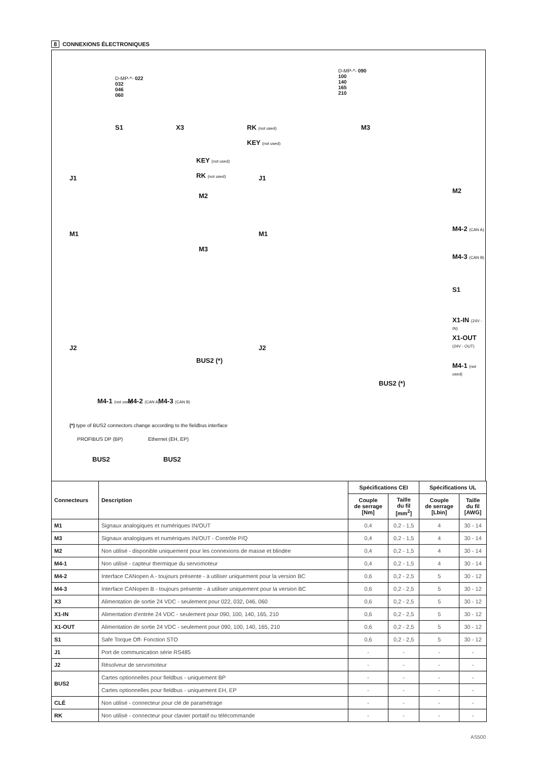8 CONNEXIONS ÉLECTRONIQUES
D-MP-*- 022
032
046
060
D-MP-*- 090
100
140
165
210
S1 X3
KEY (not used)
RK (not used)
J1
M2
M1
M3
J2
BUS2 (*)
M4-1 (not used) M4-2 (CAN A) M4-3 (CAN B)
RK (not used)
KEY (not used)
M3
J1
M2
M1
M4-2 (CAN A)
M4-3 (CAN B)
S1
X1-IN (24V - IN)
X1-OUT (24V - OUT)
J2
M4-1 (not used)
BUS2 (*)
(*) type of BUS2 connectors change according to the fieldbus interface
PROFIBUS DP (BP) Ethernet (EH, EP)
BUS2 BUS2
| Connecteurs | Description | Spécifications CEI | | Spécifications UL | |
| --- | --- | --- | --- | --- | --- |
| | | Couple de serrage [Nm] | Taille du fil [mm<sup>2</sup>] | Couple de serrage [Lbin] | Taille du fil [AWG] |
| M1 | Signaux analogiques et numériques IN/OUT | 0,4 | 0,2 - 1,5 | 4 | 30 - 14 |
| M3 | Signaux analogiques et numériques IN/OUT - Contrôle P/Q | 0,4 | 0,2 - 1,5 | 4 | 30 - 14 |
| M2 | Non utilisé - disponible uniquement pour les connexions de masse et blindée | 0,4 | 0,2 - 1,5 | 4 | 30 - 14 |
| M4-1 | Non utilisé - capteur thermique du servomoteur | 0,4 | 0,2 - 1,5 | 4 | 30 - 14 |
| M4-2 | Interface CANopen A - toujours présente - à utiliser uniquement pour la version BC | 0,6 | 0,2 - 2,5 | 5 | 30 - 12 |
| M4-3 | Interface CANopen B - toujours présente - à utiliser uniquement pour la version BC | 0,6 | 0,2 - 2,5 | 5 | 30 - 12 |
| X3 | Alimentation de sortie 24 VDC - seulement pour 022, 032, 046, 060 | 0,6 | 0,2 - 2,5 | 5 | 30 - 12 |
| X1-IN | Alimentation d’entrée 24 VDC - seulement pour 090, 100, 140, 165, 210 | 0,6 | 0,2 - 2,5 | 5 | 30 - 12 |
| X1-OUT | Alimentation de sortie 24 VDC - seulement pour 090, 100, 140, 165, 210 | 0,6 | 0,2 - 2,5 | 5 | 30 - 12 |
| S1 | Safe Torque Off- Fonction STO | 0,6 | 0,2 - 2,5 | 5 | 30 - 12 |
| J1 | Port de communication série RS485 | - | - | - | - |
| J2 | Résolveur de servomoteur | - | - | - | - |
| BUS2 | Cartes optionnelles pour fieldbus - uniquement BP | - | - | - | - |
| | Cartes optionnelles pour fieldbus - uniquement EH, EP | - | - | - | - |
| CLÉ | Non utilisé - connecteur pour clé de paramétrage | - | - | - | - |
| RK | Non utilisé - connecteur pour clavier portatif ou télécommande | - | - | - | - |
AS500